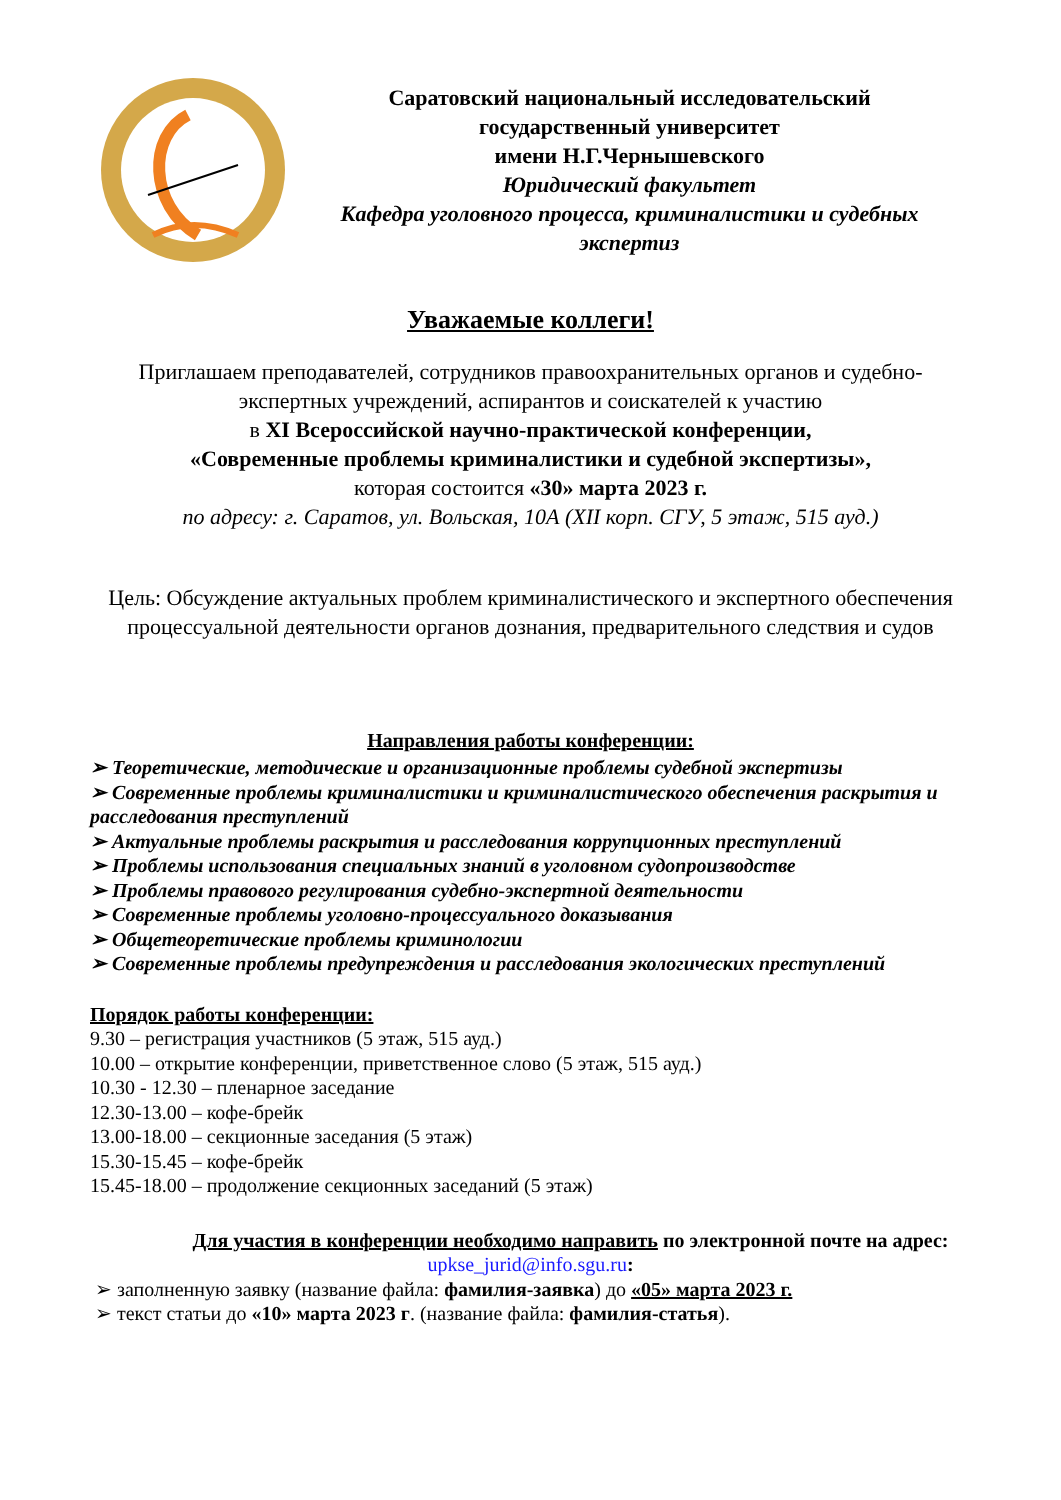Саратовский национальный исследовательский
государственный университет
имени Н.Г.Чернышевского
Юридический факультет
Кафедра уголовного процесса, криминалистики и судебных экспертиз
Уважаемые коллеги!
Приглашаем преподавателей, сотрудников правоохранительных органов и судебно-экспертных учреждений, аспирантов и соискателей к участию
в XI Всероссийской научно-практической конференции,
«Современные проблемы криминалистики и судебной экспертизы»,
которая состоится «30» марта 2023 г.
по адресу: г. Саратов, ул. Вольская, 10А (XII корп. СГУ, 5 этаж, 515 ауд.)
Цель: Обсуждение актуальных проблем криминалистического и экспертного обеспечения процессуальной деятельности органов дознания, предварительного следствия и судов
Направления работы конференции:
➢ Теоретические, методические и организационные проблемы судебной экспертизы
➢ Современные проблемы криминалистики и криминалистического обеспечения раскрытия и расследования преступлений
➢ Актуальные проблемы раскрытия и расследования коррупционных преступлений
➢ Проблемы использования специальных знаний в уголовном судопроизводстве
➢ Проблемы правового регулирования судебно-экспертной деятельности
➢ Современные проблемы уголовно-процессуального доказывания
➢ Общетеоретические проблемы криминологии
➢ Современные проблемы предупреждения и расследования экологических преступлений
Порядок работы конференции:
9.30 – регистрация участников (5 этаж, 515 ауд.)
10.00 – открытие конференции, приветственное слово (5 этаж, 515 ауд.)
10.30 - 12.30 – пленарное заседание
12.30-13.00 – кофе-брейк
13.00-18.00 – секционные заседания (5 этаж)
15.30-15.45 – кофе-брейк
15.45-18.00 – продолжение секционных заседаний (5 этаж)
Для участия в конференции необходимо направить по электронной почте на адрес:
upkse_jurid@info.sgu.ru:
➢ заполненную заявку (название файла: фамилия-заявка) до «05» марта 2023 г.
➢ текст статьи до «10» марта 2023 г. (название файла: фамилия-статья).